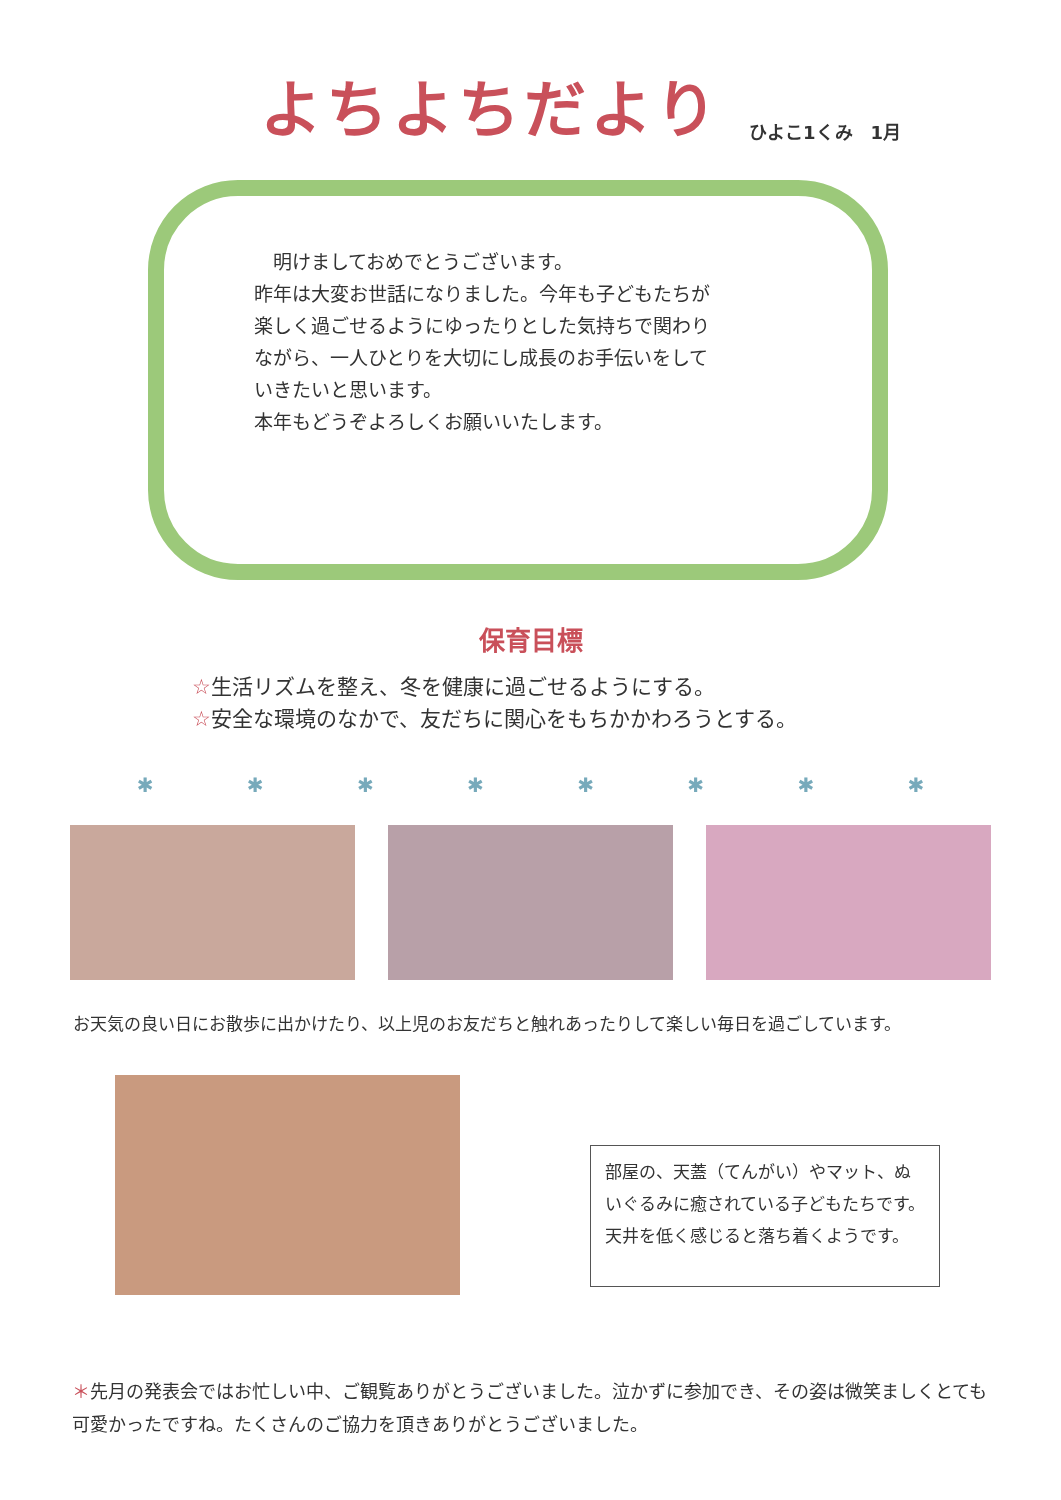よちよちだより
ひよこ1くみ　1月
　明けましておめでとうございます。
昨年は大変お世話になりました。今年も子どもたちが
楽しく過ごせるようにゆったりとした気持ちで関わり
ながら、一人ひとりを大切にし成長のお手伝いをして
いきたいと思います。
本年もどうぞよろしくお願いいたします。
保育目標
☆生活リズムを整え、冬を健康に過ごせるようにする。
☆安全な環境のなかで、友だちに関心をもちかかわろうとする。
✱ ✱ ✱ ✱ ✱ ✱ ✱ ✱
お天気の良い日にお散歩に出かけたり、以上児のお友だちと触れあったりして楽しい毎日を過ごしています。
部屋の、天蓋（てんがい）やマット、ぬいぐるみに癒されている子どもたちです。天井を低く感じると落ち着くようです。
＊先月の発表会ではお忙しい中、ご観覧ありがとうございました。泣かずに参加でき、その姿は微笑ましくとても可愛かったですね。たくさんのご協力を頂きありがとうございました。